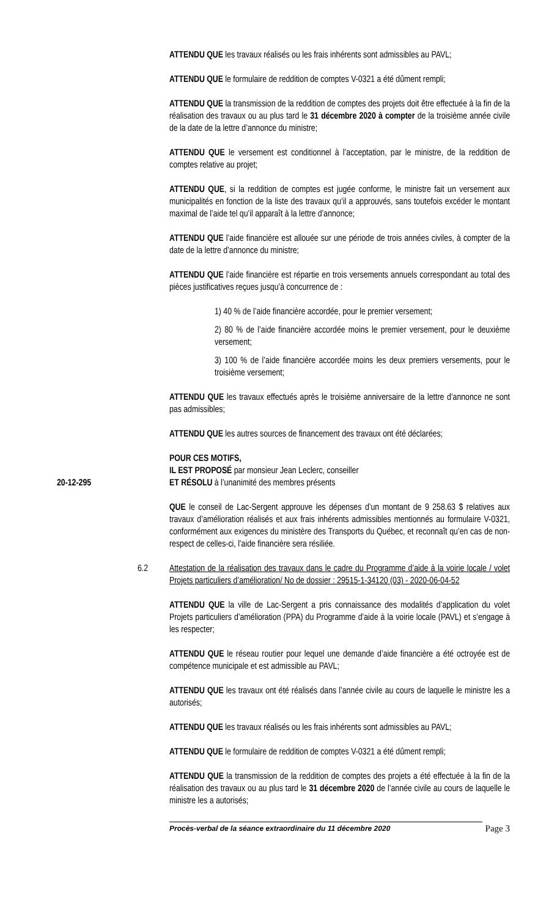ATTENDU QUE les travaux réalisés ou les frais inhérents sont admissibles au PAVL;
ATTENDU QUE le formulaire de reddition de comptes V-0321 a été dûment rempli;
ATTENDU QUE la transmission de la reddition de comptes des projets doit être effectuée à la fin de la réalisation des travaux ou au plus tard le 31 décembre 2020 à compter de la troisième année civile de la date de la lettre d’annonce du ministre;
ATTENDU QUE le versement est conditionnel à l’acceptation, par le ministre, de la reddition de comptes relative au projet;
ATTENDU QUE, si la reddition de comptes est jugée conforme, le ministre fait un versement aux municipalités en fonction de la liste des travaux qu’il a approuvés, sans toutefois excéder le montant maximal de l’aide tel qu’il apparaît à la lettre d’annonce;
ATTENDU QUE l’aide financière est allouée sur une période de trois années civiles, à compter de la date de la lettre d’annonce du ministre;
ATTENDU QUE l’aide financière est répartie en trois versements annuels correspondant au total des pièces justificatives reçues jusqu’à concurrence de :
1) 40 % de l’aide financière accordée, pour le premier versement;
2) 80 % de l’aide financière accordée moins le premier versement, pour le deuxième versement;
3) 100 % de l’aide financière accordée moins les deux premiers versements, pour le troisième versement;
ATTENDU QUE les travaux effectués après le troisième anniversaire de la lettre d’annonce ne sont pas admissibles;
ATTENDU QUE les autres sources de financement des travaux ont été déclarées;
POUR CES MOTIFS,
IL EST PROPOSÉ par monsieur Jean Leclerc, conseiller
20-12-295 ET RÉSOLU à l’unanimité des membres présents
QUE le conseil de Lac-Sergent approuve les dépenses d’un montant de 9 258.63 $ relatives aux travaux d’amélioration réalisés et aux frais inhérents admissibles mentionnés au formulaire V-0321, conformément aux exigences du ministère des Transports du Québec, et reconnaît qu’en cas de non-respect de celles-ci, l’aide financière sera résiliée.
6.2 Attestation de la réalisation des travaux dans le cadre du Programme d’aide à la voirie locale / volet Projets particuliers d’amélioration/ No de dossier : 29515-1-34120 (03) - 2020-06-04-52
ATTENDU QUE la ville de Lac-Sergent a pris connaissance des modalités d’application du volet Projets particuliers d’amélioration (PPA) du Programme d’aide à la voirie locale (PAVL) et s’engage à les respecter;
ATTENDU QUE le réseau routier pour lequel une demande d’aide financière a été octroyée est de compétence municipale et est admissible au PAVL;
ATTENDU QUE les travaux ont été réalisés dans l’année civile au cours de laquelle le ministre les a autorisés;
ATTENDU QUE les travaux réalisés ou les frais inhérents sont admissibles au PAVL;
ATTENDU QUE le formulaire de reddition de comptes V-0321 a été dûment rempli;
ATTENDU QUE la transmission de la reddition de comptes des projets a été effectuée à la fin de la réalisation des travaux ou au plus tard le 31 décembre 2020 de l’année civile au cours de laquelle le ministre les a autorisés;
Procès-verbal de la séance extraordinaire du 11 décembre 2020 Page 3